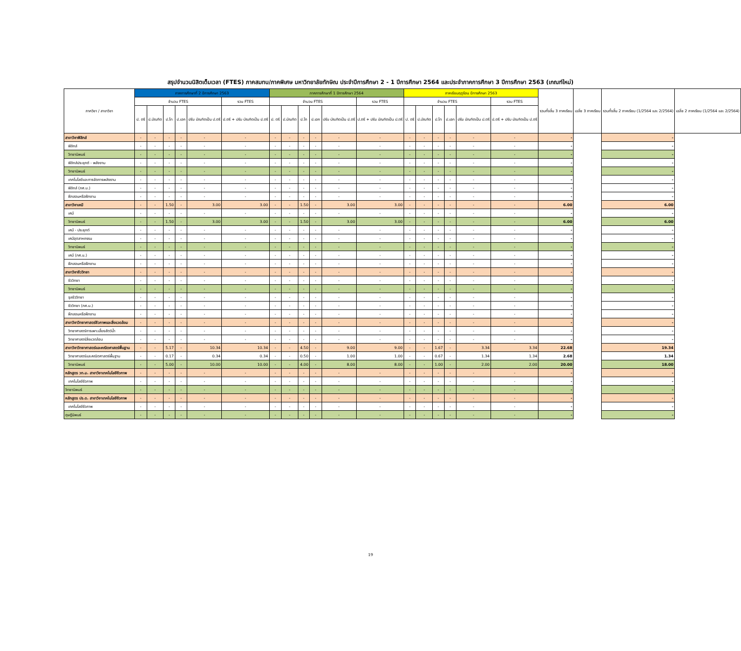สรุปจำนวนนิสิตเต็มเวลา (FTES) ภาคสมทบ/ภาคพิเศษ มหาวิทยาลัยทักษิณ ประจำปีการศึกษา 2 - 1 ปีการศึกษา 2564 และประจำภาคการศึกษา 3 ปีการศึกษา 2563 (เกณฑ์ใหม่)
| ภาควิชา / สาขาวิชา | ภาคการศึกษาที่ 2 ปีการศึกษา 2563 | | | | | | ภาคการศึกษาที่ 1 ปีการศึกษา 2564 | | | | | | ภาคเรียนฤดูร้อน ปีการศึกษา 2563 | | | | | | รวมทั้งสิ้น 3 ภาคเรียน | เฉลี่ย 3 ภาคเรียน | รวมทั้งสิ้น 2 ภาคเรียน (1/2564 และ 2/2564) | เฉลี่ย 2 ภาคเรียน (1/2564 และ 2/2564) |
| --- | --- | --- | --- | --- | --- | --- | --- | --- | --- | --- | --- | --- | --- | --- | --- | --- | --- | --- | --- | --- | --- | --- |
| | จำนวน FTES | | | | | รวม FTES | จำนวน FTES | | | | | รวม FTES | จำนวน FTES | | | | | รวม FTES | | | | |
| | ป. ตรี | ป.บัณฑิต | ป.โท | ป.เอก | ปรับ บัณฑิตเป็น ป.ตรี | ป.ตรี + ปรับ บัณฑิตเป็น ป.ตรี | ป. ตรี | ป.บัณฑิต | ป.โท | ป.เอก | ปรับ บัณฑิตเป็น ป.ตรี | ป.ตรี + ปรับ บัณฑิตเป็น ป.ตรี | ป. ตรี | ป.บัณฑิต | ป.โท | ป.เอก | ปรับ บัณฑิตเป็น ป.ตรี | ป.ตรี + ปรับ บัณฑิตเป็น ป.ตรี | | | | |
| สาขาวิชาฟิสิกส์ | - | - | - | - | - | - | - | - | - | - | - | - | - | - | - | - | - | - | - | | - | |
| ฟิสิกส์ | - | - | - | - | - | - | - | - | - | - | - | - | - | - | - | - | - | - | - | | - | |
| วิทยานิพนธ์ | - | - | - | - | - | - | - | - | - | - | - | - | - | - | - | - | - | - | - | | - | |
| ฟิสิกส์ประยุกต์ - พลังงาน | - | - | - | - | - | - | - | - | - | - | - | - | - | - | - | - | - | - | - | | - | |
| วิทยานิพนธ์ | - | - | - | - | - | - | - | - | - | - | - | - | - | - | - | - | - | - | - | | - | |
| เทคโนโลยีและการจัดการพลังงาน | - | - | - | - | - | - | - | - | - | - | - | - | - | - | - | - | - | - | - | | - | |
| ฟิสิกส์ (กศ.บ.) | - | - | - | - | - | - | - | - | - | - | - | - | - | - | - | - | - | - | - | | - | |
| ฝึกสอนหรือฝึกงาน | - | - | - | - | - | - | - | - | - | - | - | - | - | - | - | - | - | - | - | | - | |
| สาขาวิชาเคมี | - | - | 1.50 | - | 3.00 | 3.00 | - | - | 1.50 | - | 3.00 | 3.00 | - | - | - | - | - | - | 6.00 | | 6.00 | |
| เคมี | - | - | - | - | - | - | - | - | - | - | - | - | - | - | - | - | - | - | - | | - | |
| วิทยานิพนธ์ | - | - | 1.50 | - | 3.00 | 3.00 | - | - | 1.50 | - | 3.00 | 3.00 | - | - | - | - | - | - | 6.00 | | 6.00 | |
| เคมี - ประยุกต์ | - | - | - | - | - | - | - | - | - | - | - | - | - | - | - | - | - | - | - | | - | |
| เคมีอุตสาหกรรม | - | - | - | - | - | - | - | - | - | - | - | - | - | - | - | - | - | - | - | | - | |
| วิทยานิพนธ์ | - | - | - | - | - | - | - | - | - | - | - | - | - | - | - | - | - | - | - | | - | |
| เคมี (กศ.บ.) | - | - | - | - | - | - | - | - | - | - | - | - | - | - | - | - | - | - | - | | - | |
| ฝึกสอนหรือฝึกงาน | - | - | - | - | - | - | - | - | - | - | - | - | - | - | - | - | - | - | - | | - | |
| สาขาวิชาชีววิทยา | - | - | - | - | - | - | - | - | - | - | - | - | - | - | - | - | - | - | - | | - | |
| ชีววิทยา | - | - | - | - | - | - | - | - | - | - | - | - | - | - | - | - | - | - | - | | - | |
| วิทยานิพนธ์ | - | - | - | - | - | - | - | - | - | - | - | - | - | - | - | - | - | - | - | | - | |
| จุลชีววิทยา | - | - | - | - | - | - | - | - | - | - | - | - | - | - | - | - | - | - | - | | - | |
| ชีววิทยา (กศ.บ.) | - | - | - | - | - | - | - | - | - | - | - | - | - | - | - | - | - | - | - | | - | |
| ฝึกสอนหรือฝึกงาน | - | - | - | - | - | - | - | - | - | - | - | - | - | - | - | - | - | - | - | | - | |
| สาขาวิชาวิทยาศาสตร์ชีวภาพและสิ่งแวดล้อม | - | - | - | - | - | - | - | - | - | - | - | - | - | - | - | - | - | - | - | | - | |
| วิทยาศาสตร์การเพาะเลี้ยงสัตว์น้ำ | - | - | - | - | - | - | - | - | - | - | - | - | - | - | - | - | - | - | - | | - | |
| วิทยาศาสตร์สิ่งแวดล้อม | - | - | - | - | - | - | - | - | - | - | - | - | - | - | - | - | - | - | - | | - | |
| สาขาวิชาวิทยาศาสตร์และคณิตศาสตร์พื้นฐาน | - | - | 5.17 | - | 10.34 | 10.34 | - | - | 4.50 | - | 9.00 | 9.00 | - | - | 1.67 | - | 3.34 | 3.34 | 22.68 | | 19.34 | |
| วิทยาศาสตร์และคณิตศาสตร์พื้นฐาน | - | - | 0.17 | - | 0.34 | 0.34 | - | - | 0.50 | - | 1.00 | 1.00 | - | - | 0.67 | - | 1.34 | 1.34 | 2.68 | | 1.34 | |
| วิทยานิพนธ์ | - | - | 5.00 | - | 10.00 | 10.00 | - | - | 4.00 | - | 8.00 | 8.00 | - | - | 1.00 | - | 2.00 | 2.00 | 20.00 | | 18.00 | |
| หลักสูตร วท.ม. สาขาวิชาเทคโนโลยีชีวภาพ | - | - | - | - | - | - | - | - | - | - | - | - | - | - | - | - | - | - | - | | - | |
| เทคโนโลยีชีวภาพ | - | - | - | - | - | - | - | - | - | - | - | - | - | - | - | - | - | - | - | | - | |
| วิทยานิพนธ์ | - | - | - | - | - | - | - | - | - | - | - | - | - | - | - | - | - | - | - | | - | |
| หลักสูตร ปร.ด. สาขาวิชาเทคโนโลยีชีวภาพ | - | - | - | - | - | - | - | - | - | - | - | - | - | - | - | - | - | - | - | | - | |
| เทคโนโลยีชีวภาพ | - | - | - | - | - | - | - | - | - | - | - | - | - | - | - | - | - | - | - | | - | |
| ดุษฎีนิพนธ์ | - | - | - | - | - | - | - | - | - | - | - | - | - | - | - | - | - | - | - | | - | |
19